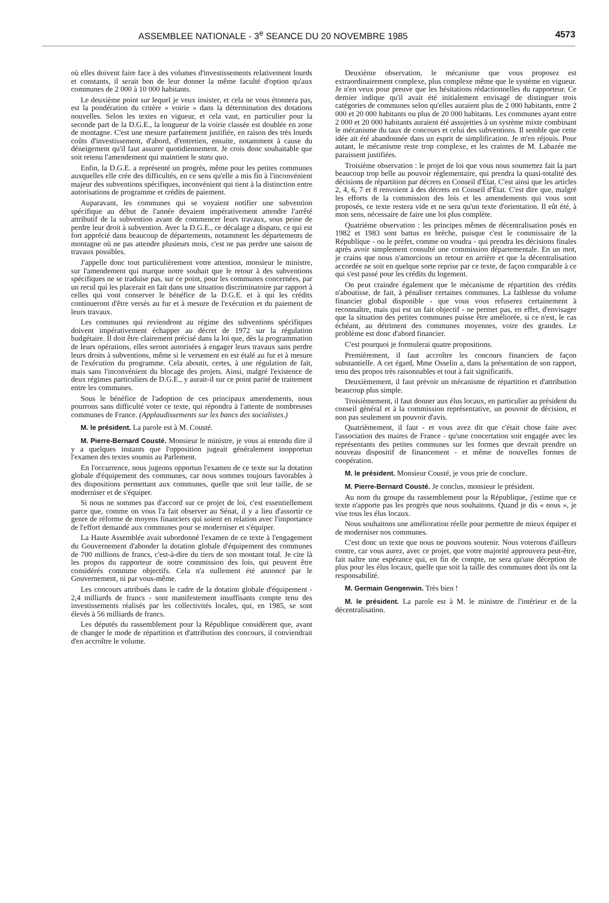ASSEMBLEE NATIONALE - 3<sup>e</sup> SEANCE DU 20 NOVEMBRE 1985 4573
où elles doivent faire face à des volumes d'investissements relativement lourds et constants, il serait bon de leur donner la même faculté d'option qu'aux communes de 2 000 à 10 000 habitants.
Le deuxième point sur lequel je veux insister, et cela ne vous étonnera pas, est la pondération du critère « voirie » dans la détermination des dotations nouvelles. Selon les textes en vigueur, et cela vaut, en particulier pour la seconde part de la D.G.E., la longueur de la voirie classée est doublée en zone de montagne. C'est une mesure parfaitement justifiée, en raison des très lourds coûts d'investissement, d'abord, d'entretien, ensuite, notamment à cause du déneigement qu'il faut assurer quotidiennement. Je crois donc souhaitable que soit retenu l'amendement qui maintient le statu quo.
Enfin, la D.G.E. a représenté un progrès, même pour les petites communes auxquelles elle crée des difficultés, en ce sens qu'elle a mis fin à l'inconvénient majeur des subventions spécifiques, inconvénient qui tient à la distinction entre autorisations de programme et crédits de paiement.
Auparavant, les communes qui se voyaient notifier une subvention spécifique au début de l'année devaient impérativement attendre l'arrêté attributif de la subvention avant de commencer leurs travaux, sous peine de perdre leur droit à subvention. Avec la D.G.E., ce décalage a disparu, ce qui est fort apprécié dans beaucoup de départements, notamment les départements de montagne où ne pas attendre plusieurs mois, c'est ne pas perdre une saison de travaux possibles.
J'appelle donc tout particulièrement votre attention, monsieur le ministre, sur l'amendement qui marque notre souhait que le retour à des subventions spécifiques ne se traduise pas, sur ce point, pour les communes concernées, par un recul qui les placerait en fait dans une situation discriminatoire par rapport à celles qui vont conserver le bénéfice de la D.G.E. et à qui les crédits continueront d'être versés au fur et à mesure de l'exécution et du paiement de leurs travaux.
Les communes qui reviendront au régime des subventions spécifiques doivent impérativement échapper au décret de 1972 sur la régulation budgétaire. Il doit être clairement précisé dans la loi que, dès la programmation de leurs opérations, elles seront autorisées à engager leurs travaux sans perdre leurs droits à subventions, même si le versement en est étalé au fur et à mesure de l'exécution du programme. Cela aboutit, certes, à une régulation de fait, mais sans l'inconvénient du blocage des projets. Ainsi, malgré l'existence de deux régimes particuliers de D.G.E., y aurait-il sur ce point parité de traitement entre les communes.
Sous le bénéfice de l'adoption de ces principaux amendements, nous pourrons sans difficulté voter ce texte, qui répondra à l'attente de nombreuses communes de France. (Applaudissements sur les bancs des socialistes.)
M. le président. La parole est à M. Cousté.
M. Pierre-Bernard Cousté. Monsieur le ministre, je vous ai entendu dire il y a quelques instants que l'opposition jugeait généralement inopportun l'examen des textes soumis au Parlement.
En l'occurrence, nous jugeons opportun l'examen de ce texte sur la dotation globale d'équipement des communes, car nous sommes toujours favorables à des dispositions permettant aux communes, quelle que soit leur taille, de se moderniser et de s'équiper.
Si nous ne sommes pas d'accord sur ce projet de loi, c'est essentiellement parce que, comme on vous l'a fait observer au Sénat, il y a lieu d'assortir ce genre de réforme de moyens financiers qui soient en relation avec l'importance de l'effort demandé aux communes pour se moderniser et s'équiper.
La Haute Assemblée avait subordonné l'examen de ce texte à l'engagement du Gouvernement d'abonder la dotation globale d'équipement des communes de 700 millions de francs, c'est-à-dire du tiers de son montant total. Je cite là les propos du rapporteur de notre commission des lois, qui peuvent être considérés commme objectifs. Cela n'a nullement été annoncé par le Gouvernement, ni par vous-même.
Les concours attribués dans le cadre de la dotation globale d'équipement - 2,4 milliards de francs - sont manifestement insuffisants compte tenu des investissements réalisés par les collectivités locales, qui, en 1985, se sont élevés à 56 milliards de francs.
Les députés du rassemblement pour la République considèrent que, avant de changer le mode de répartition et d'attribution des concours, il conviendrait d'en accroître le volume.
Deuxième observation, le mécanisme que vous proposez est extraordinairement complexe, plus complexe même que le système en vigueur. Je n'en veux pour preuve que les hésitations rédactionnelles du rapporteur. Ce dernier indique qu'il avait été initialement envisagé de distinguer trois catégories de communes selon qu'elles auraient plus de 2 000 habitants, entre 2 000 et 20 000 habitants ou plus de 20 000 habitants. Les communes ayant entre 2 000 et 20 000 habitants auraient été assujetties à un système mixte combinant le mécanisme du taux de concours et celui des subventions. Il semble que cette idée ait été abandonnée dans un esprit de simplification. Je m'en réjouis. Pour autant, le mécanisme reste trop complexe, et les craintes de M. Labazée me paraissent justifiées.
Troisième observation : le projet de loi que vous nous soumettez fait la part beaucoup trop belle au pouvoir réglementaire, qui prendra la quasi-totalité des décisions de répartition par décrets en Conseil d'Etat. C'est ainsi que les articles 2, 4, 6, 7 et 8 renvoient à des décrets en Conseil d'État. C'est dire que, malgré les efforts de la commission des lois et les amendements qui vous sont proposés, ce texte restera vide et ne sera qu'un texte d'orientation. Il eût été, à mon sens, nécessaire de faire une loi plus complète.
Quatrième observation : les principes mêmes de décentralisation posés en 1982 et 1983 sont battus en brèche, puisque c'est le commissaire de la République - ou le préfet, comme on voudra - qui prendra les décisions finales après avoir simplement consulté une commission départementale. En un mot, je crains que nous n'amorcions un retour en arrière et que la décentralisation accordée ne soit en quelque sorte reprise par ce texte, de façon comparable à ce qui s'est passé pour les crédits du logement.
On peut craindre également que le mécanisme de répartition des crédits n'aboutisse, de fait, à pénaliser certaines communes. La faiblesse du volume financier global disponible - que vous vous refuserez certainement à reconnaître, mais qui est un fait objectif - ne permet pas, en effet, d'envisager que la situation des petites communes puisse être améliorée, si ce n'est, le cas échéant, au détriment des communes moyennes, voire des grandes. Le problème est donc d'abord financier.
C'est pourquoi je formulerai quatre propositions.
Premièrement, il faut accroître les concours financiers de façon substantielle. A cet égard, Mme Osselin a, dans la présentation de son rapport, tenu des propos très raisonnables et tout à fait significatifs.
Deuxièmement, il faut prévoir un mécanisme de répartition et d'attribution beaucoup plus simple.
Troisièmement, il faut donner aux élus locaux, en particulier au président du conseil général et à la commission représentative, un pouvoir de décision, et non pas seulement un pouvoir d'avis.
Quatrièmement, il faut - et vous avez dit que c'était chose faite avec l'association des maires de France - qu'une concertation soit engagée avec les représentants des petites communes sur les formes que devrait prendre un nouveau dispositif de financement - et même de nouvelles formes de coopération.
M. le président. Monsieur Cousté, je vous prie de conclure.
M. Pierre-Bernard Cousté. Je conclus, monsieur le président.
Au nom du groupe du rassemblement pour la République, j'estime que ce texte n'apporte pas les progrès que nous souhaitons. Quand je dis « nous », je vise tous les élus locaux.
Nous souhaitons une amélioration réelle pour permettre de mieux équiper et de moderniser nos communes.
C'est donc un texte que nous ne pouvons soutenir. Nous voterons d'ailleurs contre, car vous aurez, avec ce projet, que votre majorité approuvera peut-être, fait naître une espérance qui, en fin de compte, ne sera qu'une déception de plus pour les élus locaux, quelle que soit la taille des communes dont ils ont la responsabilité.
M. Germain Gengenwin. Très bien !
M. le président. La parole est à M. le ministre de l'intérieur et de la décentralisation.